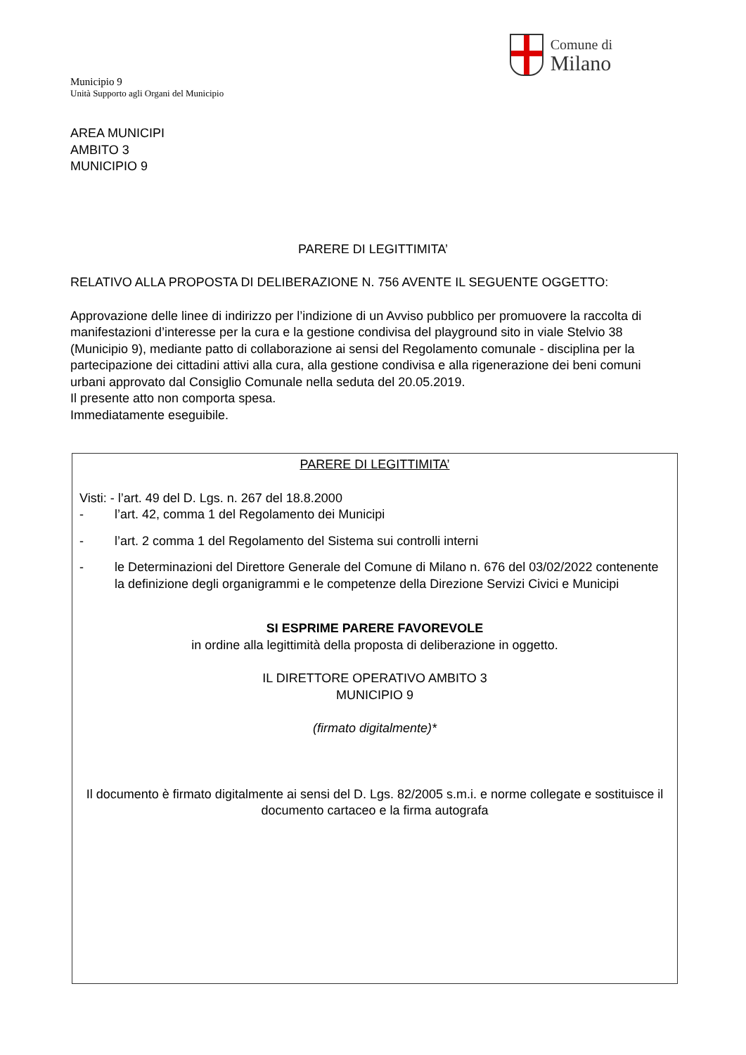Municipio 9
Unità Supporto agli Organi del Municipio
Comune di
Milano
AREA MUNICIPI
AMBITO 3
MUNICIPIO 9
PARERE DI LEGITTIMITA’
RELATIVO ALLA PROPOSTA DI DELIBERAZIONE N. 756 AVENTE IL SEGUENTE OGGETTO:
Approvazione delle linee di indirizzo per l’indizione di un Avviso pubblico per promuovere la raccolta di manifestazioni d’interesse per la cura e la gestione condivisa del playground sito in viale Stelvio 38 (Municipio 9), mediante patto di collaborazione ai sensi del Regolamento comunale - disciplina per la partecipazione dei cittadini attivi alla cura, alla gestione condivisa e alla rigenerazione dei beni comuni urbani approvato dal Consiglio Comunale nella seduta del 20.05.2019.
Il presente atto non comporta spesa.
Immediatamente eseguibile.
PARERE DI LEGITTIMITA’
Visti: - l’art. 49 del D. Lgs. n. 267 del 18.8.2000
- l’art. 42, comma 1 del Regolamento dei Municipi
- l’art. 2 comma 1 del Regolamento del Sistema sui controlli interni
- le Determinazioni del Direttore Generale del Comune di Milano n. 676 del 03/02/2022 contenente la definizione degli organigrammi e le competenze della Direzione Servizi Civici e Municipi
SI ESPRIME PARERE FAVOREVOLE
in ordine alla legittimità della proposta di deliberazione in oggetto.
IL DIRETTORE OPERATIVO AMBITO 3
MUNICIPIO 9
(firmato digitalmente)*
Il documento è firmato digitalmente ai sensi del D. Lgs. 82/2005 s.m.i. e norme collegate e sostituisce il documento cartaceo e la firma autografa